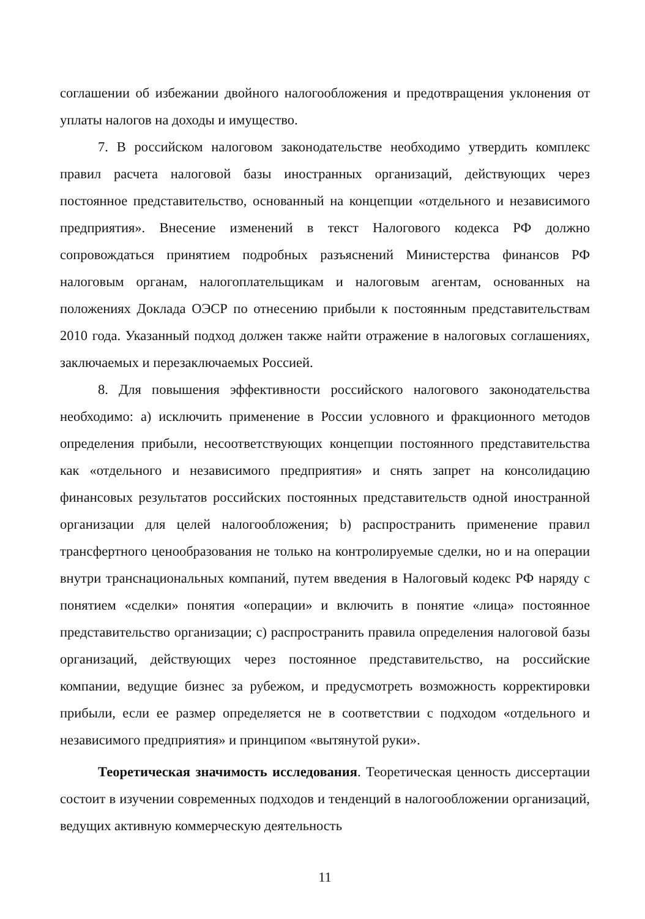соглашении об избежании двойного налогообложения и предотвращения уклонения от уплаты налогов на доходы и имущество.
7. В российском налоговом законодательстве необходимо утвердить комплекс правил расчета налоговой базы иностранных организаций, действующих через постоянное представительство, основанный на концепции «отдельного и независимого предприятия». Внесение изменений в текст Налогового кодекса РФ должно сопровождаться принятием подробных разъяснений Министерства финансов РФ налоговым органам, налогоплательщикам и налоговым агентам, основанных на положениях Доклада ОЭСР по отнесению прибыли к постоянным представительствам 2010 года. Указанный подход должен также найти отражение в налоговых соглашениях, заключаемых и перезаключаемых Россией.
8. Для повышения эффективности российского налогового законодательства необходимо: a) исключить применение в России условного и фракционного методов определения прибыли, несоответствующих концепции постоянного представительства как «отдельного и независимого предприятия» и снять запрет на консолидацию финансовых результатов российских постоянных представительств одной иностранной организации для целей налогообложения; b) распространить применение правил трансфертного ценообразования не только на контролируемые сделки, но и на операции внутри транснациональных компаний, путем введения в Налоговый кодекс РФ наряду с понятием «сделки» понятия «операции» и включить в понятие «лица» постоянное представительство организации; c) распространить правила определения налоговой базы организаций, действующих через постоянное представительство, на российские компании, ведущие бизнес за рубежом, и предусмотреть возможность корректировки прибыли, если ее размер определяется не в соответствии с подходом «отдельного и независимого предприятия» и принципом «вытянутой руки».
Теоретическая значимость исследования. Теоретическая ценность диссертации состоит в изучении современных подходов и тенденций в налогообложении организаций, ведущих активную коммерческую деятельность
11